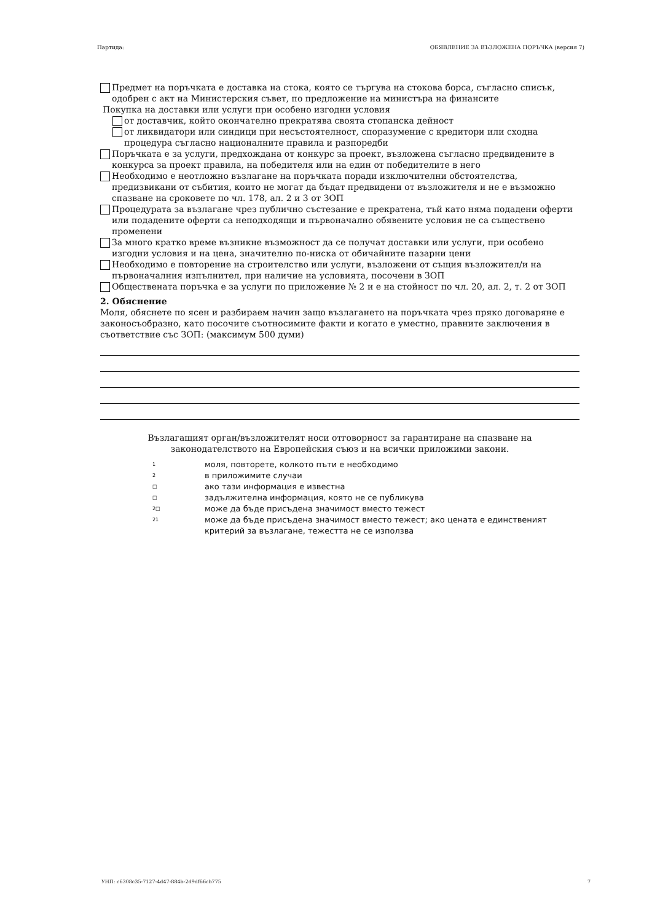Партида: ОБЯВЛЕНИЕ ЗА ВЪЗЛОЖЕНА ПОРЪЧКА (версия 7)
Предмет на поръчката е доставка на стока, която се търгува на стокова борса, съгласно списък, одобрен с акт на Министерския съвет, по предложение на министъра на финансите
Покупка на доставки или услуги при особено изгодни условия
от доставчик, който окончателно прекратява своята стопанска дейност
от ликвидатори или синдици при несъстоятелност, споразумение с кредитори или сходна процедура съгласно националните правила и разпоредби
Поръчката е за услуги, предхождана от конкурс за проект, възложена съгласно предвидените в конкурса за проект правила, на победителя или на един от победителите в него
Необходимо е неотложно възлагане на поръчката поради изключителни обстоятелства, предизвикани от събития, които не могат да бъдат предвидени от възложителя и не е възможно спазване на сроковете по чл. 178, ал. 2 и 3 от ЗОП
Процедурата за възлагане чрез публично състезание е прекратена, тъй като няма подадени оферти или подадените оферти са неподходящи и първоначално обявените условия не са съществено променени
За много кратко време възникне възможност да се получат доставки или услуги, при особено изгодни условия и на цена, значително по-ниска от обичайните пазарни цени
Необходимо е повторение на строителство или услуги, възложени от същия възложител/и на първоначалния изпълнител, при наличие на условията, посочени в ЗОП
Обществената поръчка е за услуги по приложение № 2 и е на стойност по чл. 20, ал. 2, т. 2 от ЗОП
2. Обяснение
Моля, обяснете по ясен и разбираем начин защо възлагането на поръчката чрез пряко договаряне е законосъобразно, като посочите съотносимите факти и когато е уместно, правните заключения в съответствие със ЗОП: (максимум 500 думи)
Възлагащият орган/възложителят носи отговорност за гарантиране на спазване на законодателството на Европейския съюз и на всички приложими закони.
1 моля, повторете, колкото пъти е необходимо
2 в приложимите случаи
□ ако тази информация е известна
□ задължителна информация, която не се публикува
2□ може да бъде присъдена значимост вместо тежест
21 може да бъде присъдена значимост вместо тежест; ако цената е единственият критерий за възлагане, тежестта не се използва
УНП: c6308c35-7127-4d47-884b-2d9df66cb775 7